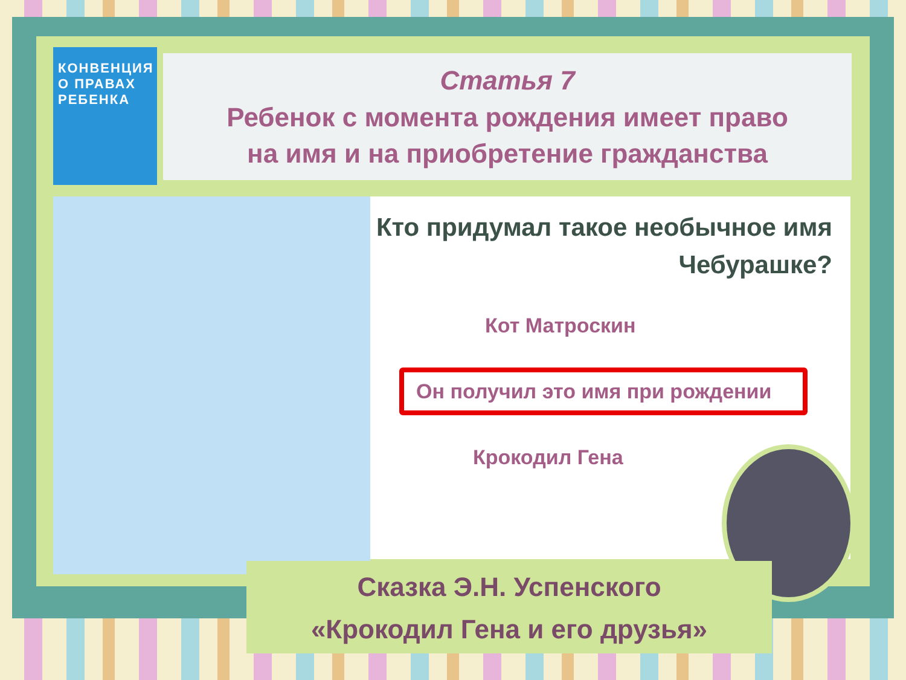КОНВЕНЦИЯ О ПРАВАХ РЕБЕНКА
Статья 7
Ребенок с момента рождения имеет право
на имя и на приобретение гражданства
Кто придумал такое необычное имя
Чебурашке?
Кот Матроскин
Он получил это имя при рождении
Крокодил Гена
Сказка Э.Н. Успенского
«Крокодил Гена и его друзья»